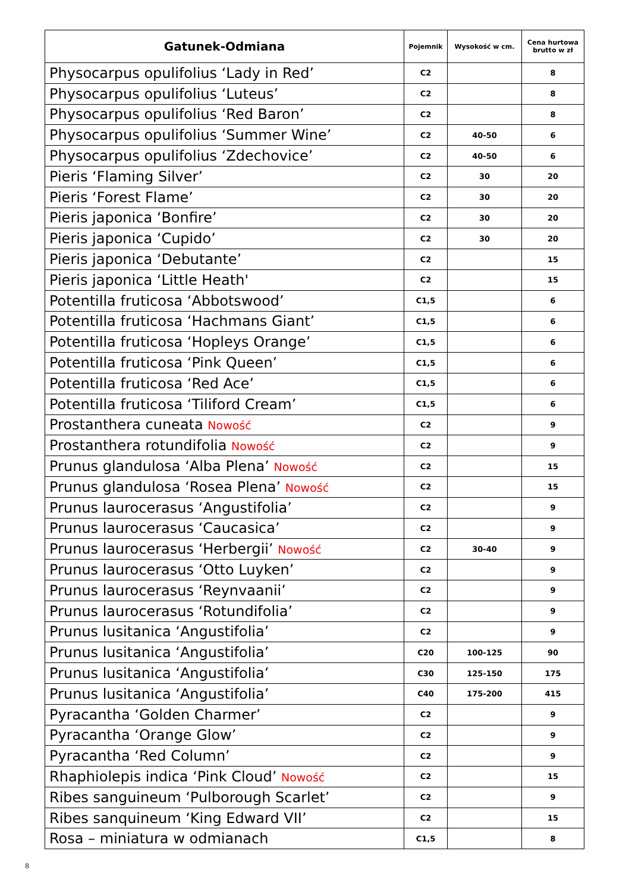| Gatunek-Odmiana | Pojemnik | Wysokość w cm. | Cena hurtowa brutto w zł |
| --- | --- | --- | --- |
| Physocarpus opulifolius ‘Lady in Red’ | C2 | | 8 |
| Physocarpus opulifolius ‘Luteus’ | C2 | | 8 |
| Physocarpus opulifolius ‘Red Baron’ | C2 | | 8 |
| Physocarpus opulifolius ‘Summer Wine’ | C2 | 40-50 | 6 |
| Physocarpus opulifolius ‘Zdechovice’ | C2 | 40-50 | 6 |
| Pieris ‘Flaming Silver’ | C2 | 30 | 20 |
| Pieris ‘Forest Flame’ | C2 | 30 | 20 |
| Pieris japonica ‘Bonfire’ | C2 | 30 | 20 |
| Pieris japonica ‘Cupido’ | C2 | 30 | 20 |
| Pieris japonica ‘Debutante’ | C2 | | 15 |
| Pieris japonica ‘Little Heath' | C2 | | 15 |
| Potentilla fruticosa ‘Abbotswood’ | C1,5 | | 6 |
| Potentilla fruticosa ‘Hachmans Giant’ | C1,5 | | 6 |
| Potentilla fruticosa ‘Hopleys Orange’ | C1,5 | | 6 |
| Potentilla fruticosa ‘Pink Queen’ | C1,5 | | 6 |
| Potentilla fruticosa ‘Red Ace’ | C1,5 | | 6 |
| Potentilla fruticosa ‘Tiliford Cream’ | C1,5 | | 6 |
| Prostanthera cuneata Nowość | C2 | | 9 |
| Prostanthera rotundifolia Nowość | C2 | | 9 |
| Prunus glandulosa ‘Alba Plena’ Nowość | C2 | | 15 |
| Prunus glandulosa ‘Rosea Plena’ Nowość | C2 | | 15 |
| Prunus laurocerasus ‘Angustifolia’ | C2 | | 9 |
| Prunus laurocerasus ‘Caucasica’ | C2 | | 9 |
| Prunus laurocerasus ‘Herbergii’ Nowość | C2 | 30-40 | 9 |
| Prunus laurocerasus ‘Otto Luyken’ | C2 | | 9 |
| Prunus laurocerasus ‘Reynvaanii’ | C2 | | 9 |
| Prunus laurocerasus ‘Rotundifolia’ | C2 | | 9 |
| Prunus lusitanica ‘Angustifolia’ | C2 | | 9 |
| Prunus lusitanica ‘Angustifolia’ | C20 | 100-125 | 90 |
| Prunus lusitanica ‘Angustifolia’ | C30 | 125-150 | 175 |
| Prunus lusitanica ‘Angustifolia’ | C40 | 175-200 | 415 |
| Pyracantha ‘Golden Charmer’ | C2 | | 9 |
| Pyracantha ‘Orange Glow’ | C2 | | 9 |
| Pyracantha ‘Red Column’ | C2 | | 9 |
| Rhaphiolepis indica ‘Pink Cloud’ Nowość | C2 | | 15 |
| Ribes sanguineum ‘Pulborough Scarlet’ | C2 | | 9 |
| Ribes sanquineum ‘King Edward VII’ | C2 | | 15 |
| Rosa – miniatura w odmianach | C1,5 | | 8 |
8